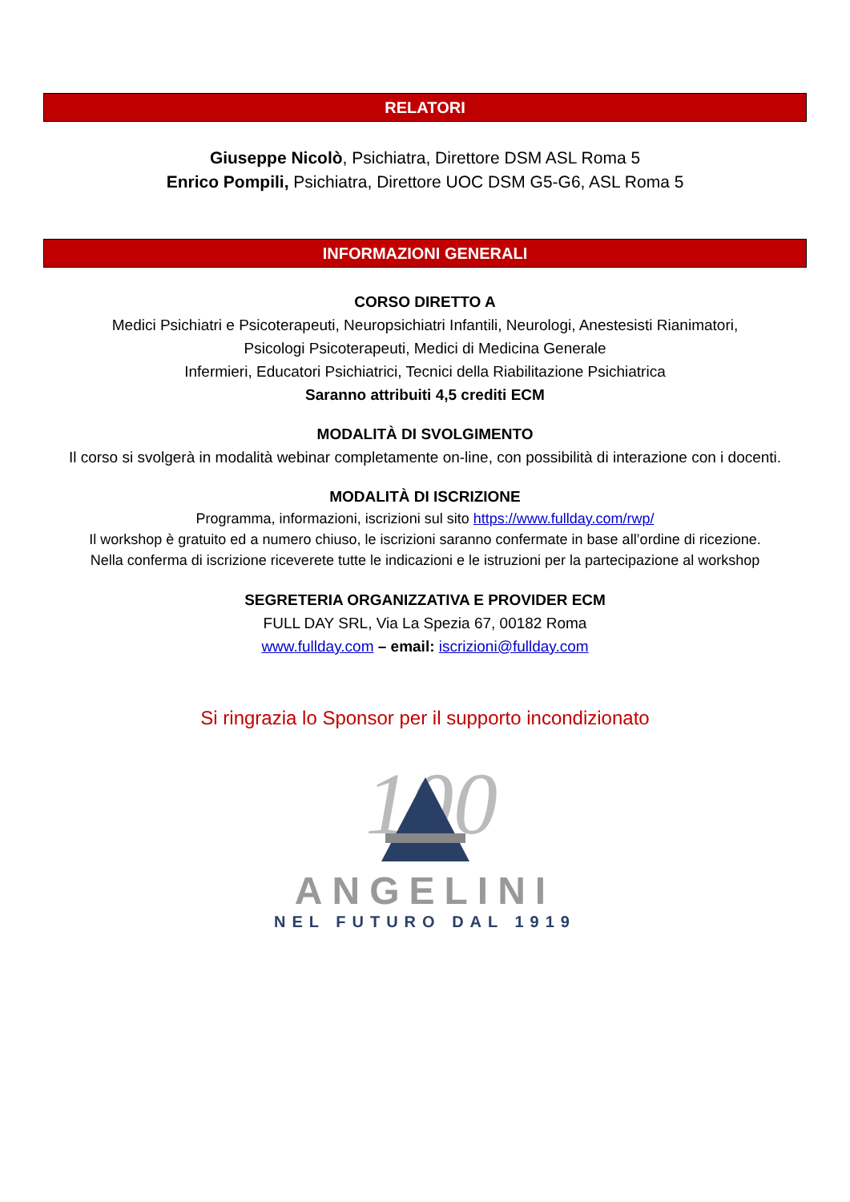RELATORI
Giuseppe Nicolò, Psichiatra, Direttore DSM ASL Roma 5
Enrico Pompili, Psichiatra, Direttore UOC DSM G5-G6, ASL Roma 5
INFORMAZIONI GENERALI
CORSO DIRETTO A
Medici Psichiatri e Psicoterapeuti, Neuropsichiatri Infantili, Neurologi, Anestesisti Rianimatori,
Psicologi Psicoterapeuti, Medici di Medicina Generale
Infermieri, Educatori Psichiatrici, Tecnici della Riabilitazione Psichiatrica
Saranno attribuiti 4,5 crediti ECM
MODALITÀ DI SVOLGIMENTO
Il corso si svolgerà in modalità webinar completamente on-line, con possibilità di interazione con i docenti.
MODALITÀ DI ISCRIZIONE
Programma, informazioni, iscrizioni sul sito https://www.fullday.com/rwp/
Il workshop è gratuito ed a numero chiuso, le iscrizioni saranno confermate in base all’ordine di ricezione.
Nella conferma di iscrizione riceverete tutte le indicazioni e le istruzioni per la partecipazione al workshop
SEGRETERIA ORGANIZZATIVA E PROVIDER ECM
FULL DAY SRL, Via La Spezia 67, 00182 Roma
www.fullday.com – email: iscrizioni@fullday.com
Si ringrazia lo Sponsor per il supporto incondizionato
100
ANGELINI
NEL FUTURO DAL 1919